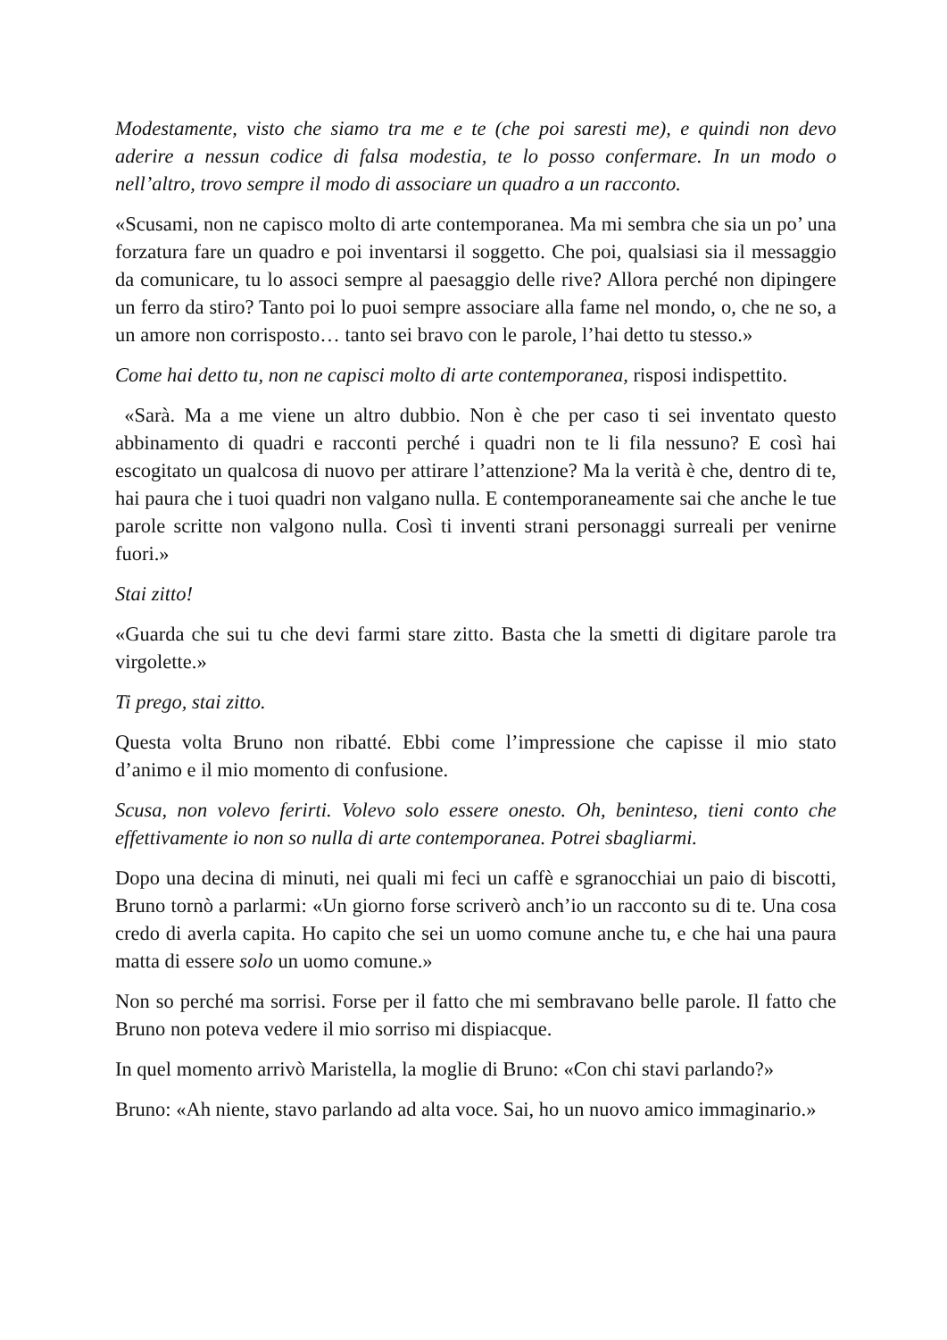Modestamente, visto che siamo tra me e te (che poi saresti me), e quindi non devo aderire a nessun codice di falsa modestia, te lo posso confermare. In un modo o nell’altro, trovo sempre il modo di associare un quadro a un racconto.
«Scusami, non ne capisco molto di arte contemporanea. Ma mi sembra che sia un po’ una forzatura fare un quadro e poi inventarsi il soggetto. Che poi, qualsiasi sia il messaggio da comunicare, tu lo associ sempre al paesaggio delle rive? Allora perché non dipingere un ferro da stiro? Tanto poi lo puoi sempre associare alla fame nel mondo, o, che ne so, a un amore non corrisposto… tanto sei bravo con le parole, l’hai detto tu stesso.»
Come hai detto tu, non ne capisci molto di arte contemporanea, risposi indispettito.
«Sarà. Ma a me viene un altro dubbio. Non è che per caso ti sei inventato questo abbinamento di quadri e racconti perché i quadri non te li fila nessuno? E così hai escogitato un qualcosa di nuovo per attirare l’attenzione? Ma la verità è che, dentro di te, hai paura che i tuoi quadri non valgano nulla. E contemporaneamente sai che anche le tue parole scritte non valgono nulla. Così ti inventi strani personaggi surreali per venirne fuori.»
Stai zitto!
«Guarda che sui tu che devi farmi stare zitto. Basta che la smetti di digitare parole tra virgolette.»
Ti prego, stai zitto.
Questa volta Bruno non ribatté. Ebbi come l’impressione che capisse il mio stato d’animo e il mio momento di confusione.
Scusa, non volevo ferirti. Volevo solo essere onesto. Oh, beninteso, tieni conto che effettivamente io non so nulla di arte contemporanea. Potrei sbagliarmi.
Dopo una decina di minuti, nei quali mi feci un caffè e sgranocchiai un paio di biscotti, Bruno tornò a parlarmi: «Un giorno forse scriverò anch’io un racconto su di te. Una cosa credo di averla capita. Ho capito che sei un uomo comune anche tu, e che hai una paura matta di essere solo un uomo comune.»
Non so perché ma sorrisi. Forse per il fatto che mi sembravano belle parole. Il fatto che Bruno non poteva vedere il mio sorriso mi dispiacque.
In quel momento arrivò Maristella, la moglie di Bruno: «Con chi stavi parlando?»
Bruno: «Ah niente, stavo parlando ad alta voce. Sai, ho un nuovo amico immaginario.»